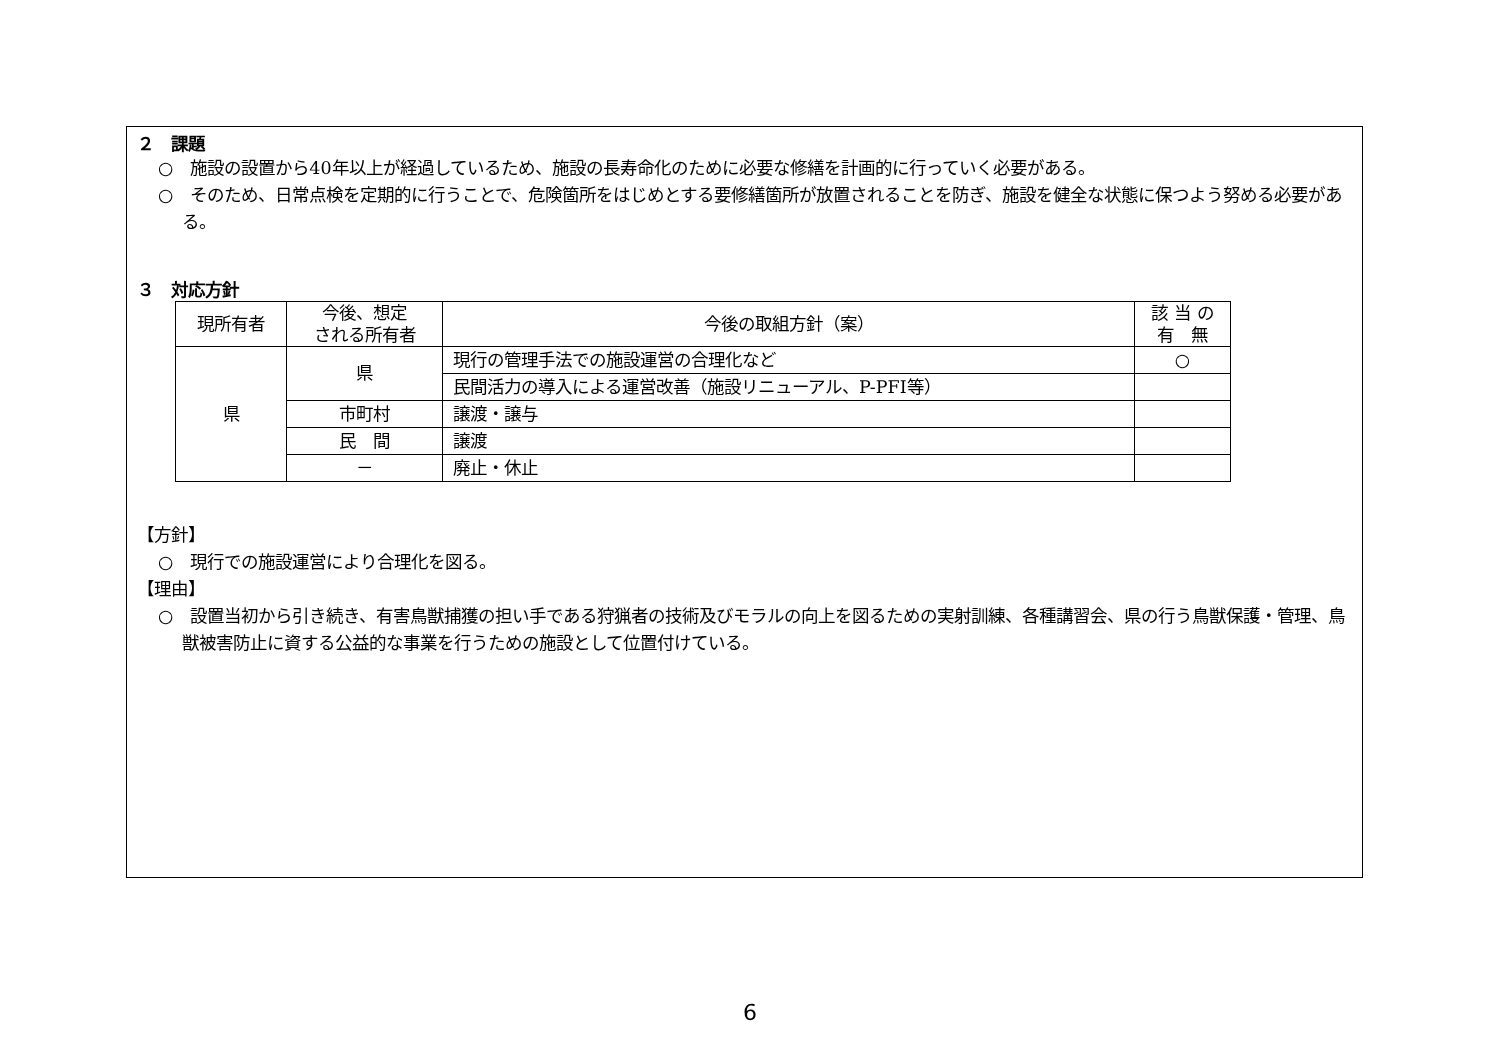２　課題
○　施設の設置から40年以上が経過しているため、施設の長寿命化のために必要な修繕を計画的に行っていく必要がある。
○　そのため、日常点検を定期的に行うことで、危険箇所をはじめとする要修繕箇所が放置されることを防ぎ、施設を健全な状態に保つよう努める必要がある。
３　対応方針
| 現所有者 | 今後、想定 される所有者 | 今後の取組方針（案） | 該 当 の 有 無 |
| 県 | 県 | 現行の管理手法での施設運営の合理化など | ○ |
| | | 民間活力の導入による運営改善（施設リニューアル、P-PFI等） | |
| | 市町村 | 譲渡・譲与 | |
| | 民 間 | 譲渡 | |
| | － | 廃止・休止 | |
【方針】
○　現行での施設運営により合理化を図る。
【理由】
○　設置当初から引き続き、有害鳥獣捕獲の担い手である狩猟者の技術及びモラルの向上を図るための実射訓練、各種講習会、県の行う鳥獣保護・管理、鳥獣被害防止に資する公益的な事業を行うための施設として位置付けている。
6